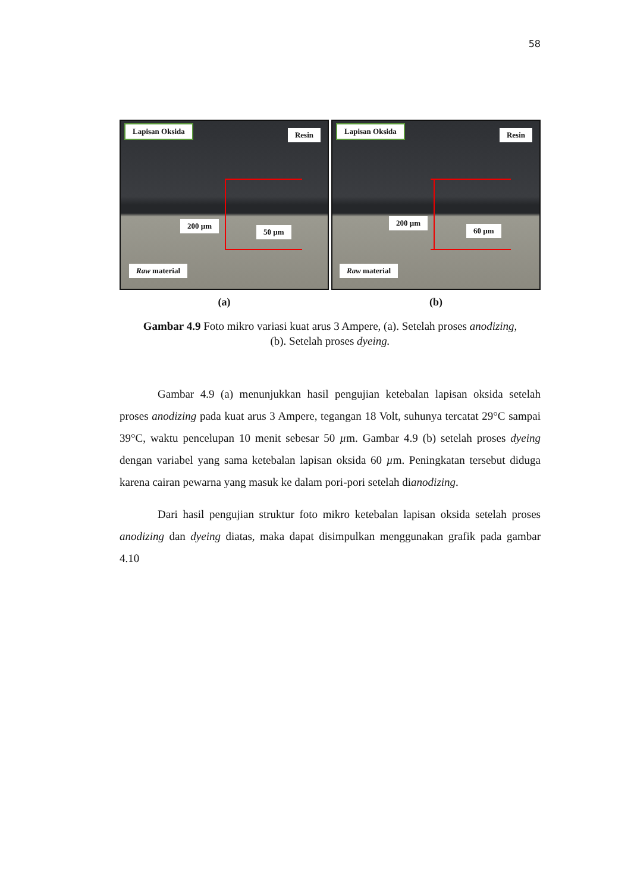58
Lapisan Oksida
Resin
200 µm
50 µm
Raw material
(a)
Lapisan Oksida
Resin
200 µm
60 µm
Raw material
(b)
Gambar 4.9 Foto mikro variasi kuat arus 3 Ampere, (a). Setelah proses anodizing, (b). Setelah proses dyeing.
Gambar 4.9 (a) menunjukkan hasil pengujian ketebalan lapisan oksida setelah proses anodizing pada kuat arus 3 Ampere, tegangan 18 Volt, suhunya tercatat 29°C sampai 39°C, waktu pencelupan 10 menit sebesar 50 µm. Gambar 4.9 (b) setelah proses dyeing dengan variabel yang sama ketebalan lapisan oksida 60 µm. Peningkatan tersebut diduga karena cairan pewarna yang masuk ke dalam pori-pori setelah dianodizing.
Dari hasil pengujian struktur foto mikro ketebalan lapisan oksida setelah proses anodizing dan dyeing diatas, maka dapat disimpulkan menggunakan grafik pada gambar 4.10